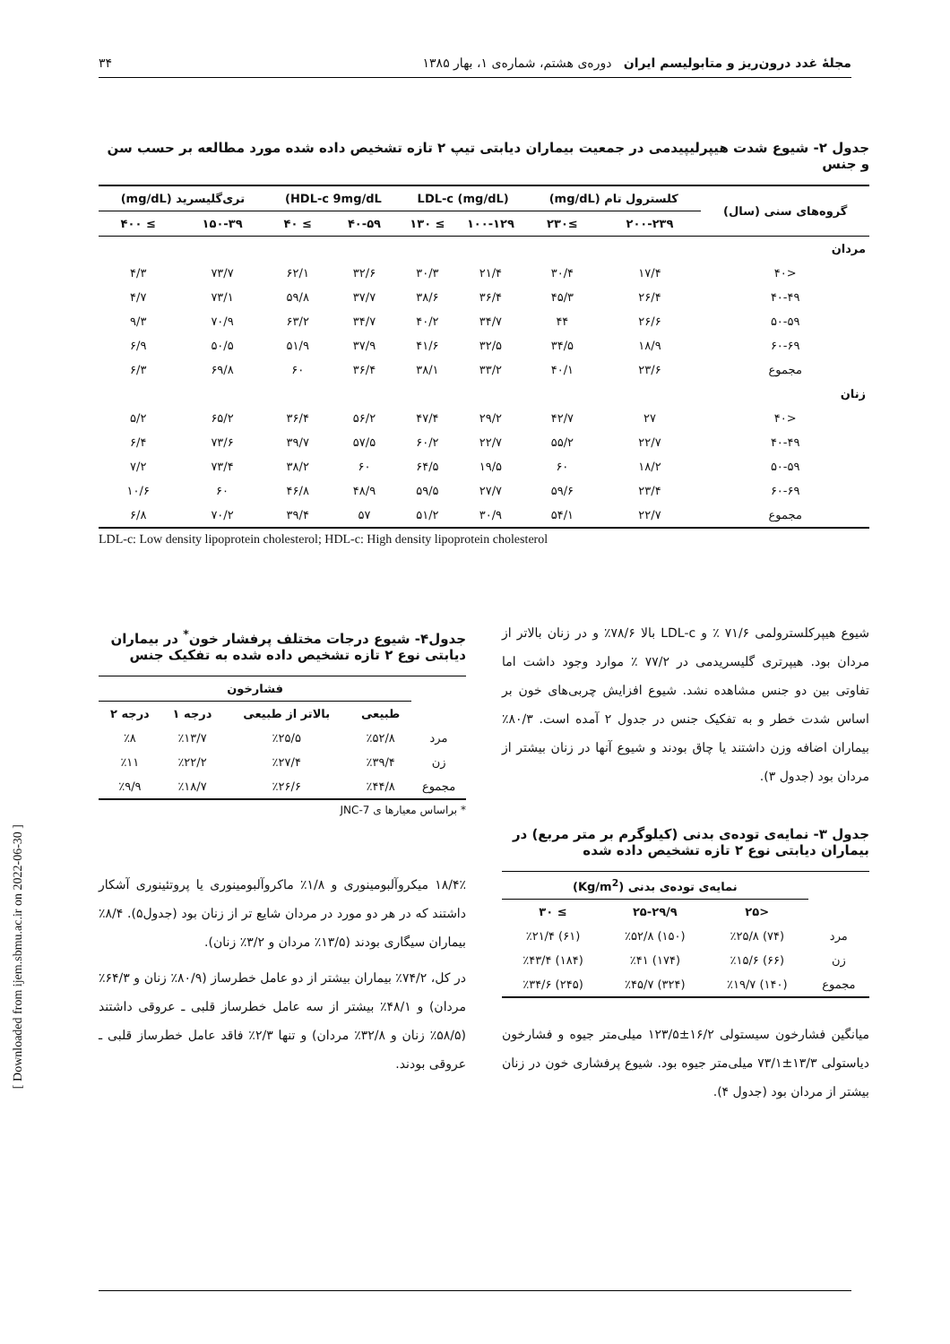مجلهٔ غدد درون‌ریز و متابولیسم ایران دوره‌ی هشتم، شماره‌ی ۱، بهار ۱۳۸۵ ۳۴
[ Downloaded from ijem.sbmu.ac.ir on 2022-06-30 ]
جدول ۲- شیوع شدت هیپرلیپیدمی در جمعیت بیماران دیابتی تیپ ۲ تازه تشخیص داده شده مورد مطالعه بر حسب سن و جنس
| گروه‌های سنی (سال) | کلسترول تام (mg/dL) | | LDL-c (mg/dL) | | HDL-c 9mg/dL) | | تری‌گلیسرید (mg/dL) | |
| --- | --- | --- | --- | --- | --- | --- | --- | --- |
| | ۲۰۰-۲۳۹ | ≥۲۳۰ | ۱۰۰-۱۲۹ | ≥ ۱۳۰ | ۴۰-۵۹ | ≥ ۴۰ | ۱۵۰-۳۹ | ≥ ۴۰۰ |
| مردان | | | | | | | | |
| <۴۰ | ۱۷/۴ | ۳۰/۴ | ۲۱/۴ | ۳۰/۳ | ۳۲/۶ | ۶۲/۱ | ۷۳/۷ | ۴/۳ |
| ۴۰-۴۹ | ۲۶/۴ | ۴۵/۳ | ۳۶/۴ | ۳۸/۶ | ۳۷/۷ | ۵۹/۸ | ۷۳/۱ | ۴/۷ |
| ۵۰-۵۹ | ۲۶/۶ | ۴۴ | ۳۴/۷ | ۴۰/۲ | ۳۴/۷ | ۶۳/۲ | ۷۰/۹ | ۹/۳ |
| ۶۰-۶۹ | ۱۸/۹ | ۳۴/۵ | ۳۲/۵ | ۴۱/۶ | ۳۷/۹ | ۵۱/۹ | ۵۰/۵ | ۶/۹ |
| مجموع | ۲۳/۶ | ۴۰/۱ | ۳۳/۲ | ۳۸/۱ | ۳۶/۴ | ۶۰ | ۶۹/۸ | ۶/۳ |
| زنان | | | | | | | | |
| <۴۰ | ۲۷ | ۴۲/۷ | ۲۹/۲ | ۴۷/۴ | ۵۶/۲ | ۳۶/۴ | ۶۵/۲ | ۵/۲ |
| ۴۰-۴۹ | ۲۲/۷ | ۵۵/۲ | ۲۲/۷ | ۶۰/۲ | ۵۷/۵ | ۳۹/۷ | ۷۳/۶ | ۶/۴ |
| ۵۰-۵۹ | ۱۸/۲ | ۶۰ | ۱۹/۵ | ۶۴/۵ | ۶۰ | ۳۸/۲ | ۷۳/۴ | ۷/۲ |
| ۶۰-۶۹ | ۲۳/۴ | ۵۹/۶ | ۲۷/۷ | ۵۹/۵ | ۴۸/۹ | ۴۶/۸ | ۶۰ | ۱۰/۶ |
| مجموع | ۲۲/۷ | ۵۴/۱ | ۳۰/۹ | ۵۱/۲ | ۵۷ | ۳۹/۴ | ۷۰/۲ | ۶/۸ |
LDL-c: Low density lipoprotein cholesterol; HDL-c: High density lipoprotein cholesterol
شیوع هیپرکلسترولمی ۷۱/۶ ٪ و LDL-c بالا ۷۸/۶٪ و در زنان بالاتر از مردان بود. هیپرتری گلیسریدمی در ۷۷/۲ ٪ موارد وجود داشت اما تفاوتی بین دو جنس مشاهده نشد. شیوع افزایش چربی‌های خون بر اساس شدت خطر و به تفکیک جنس در جدول ۲ آمده است. ۸۰/۳٪ بیماران اضافه وزن داشتند یا چاق بودند و شیوع آنها در زنان بیشتر از مردان بود (جدول ۳).
جدول ۳- نمایه‌ی توده‌ی بدنی (کیلوگرم بر متر مربع) در بیماران دیابتی نوع ۲ تازه تشخیص داده شده
| | نمایه‌ی توده‌ی بدنی (Kg/m<sup>2</sup>) | | |
| --- | --- | --- | --- |
| | <۲۵ | ۲۵-۲۹/۹ | ≥ ۳۰ |
| مرد | (۷۴) ٪۲۵/۸ | (۱۵۰) ٪۵۲/۸ | (۶۱) ٪۲۱/۴ |
| زن | (۶۶) ٪۱۵/۶ | (۱۷۴) ٪۴۱ | (۱۸۴) ٪۴۳/۴ |
| مجموع | (۱۴۰) ٪۱۹/۷ | (۳۲۴) ٪۴۵/۷ | (۲۴۵) ٪۳۴/۶ |
میانگین فشارخون سیستولی ۱۶/۲±۱۲۳/۵ میلی‌متر جیوه و فشارخون دیاستولی ۱۳/۳±۷۳/۱ میلی‌متر جیوه بود. شیوع پرفشاری خون در زنان بیشتر از مردان بود (جدول ۴).
جدول۴- شیوع درجات مختلف پرفشار خون<sup>*</sup> در بیماران دیابتی نوع ۲ تازه تشخیص داده شده به تفکیک جنس
| | فشارخون | | | |
| --- | --- | --- | --- | --- |
| | طبیعی | بالاتر از طبیعی | درجه ۱ | درجه ۲ |
| مرد | ٪۵۲/۸ | ٪۲۵/۵ | ٪۱۳/۷ | ٪۸ |
| زن | ٪۳۹/۴ | ٪۲۷/۴ | ٪۲۲/۲ | ٪۱۱ |
| مجموع | ٪۴۴/۸ | ٪۲۶/۶ | ٪۱۸/۷ | ٪۹/۹ |
* براساس معیارها ی JNC-7
۱۸/۴٪ میکروآلبومینوری و ۱/۸٪ ماکروآلبومینوری یا پروتئینوری آشکار داشتند که در هر دو مورد در مردان شایع تر از زنان بود (جدول۵). ۸/۴٪ بیماران سیگاری بودند (۱۳/۵٪ مردان و ۳/۲٪ زنان).
در کل، ۷۴/۲٪ بیماران بیشتر از دو عامل خطرساز (۸۰/۹٪ زنان و ۶۴/۳٪ مردان) و ۴۸/۱٪ بیشتر از سه عامل خطرساز قلبی ـ عروقی داشتند (۵۸/۵٪ زنان و ۳۲/۸٪ مردان) و تنها ۲/۳٪ فاقد عامل خطرساز قلبی ـ عروقی بودند.